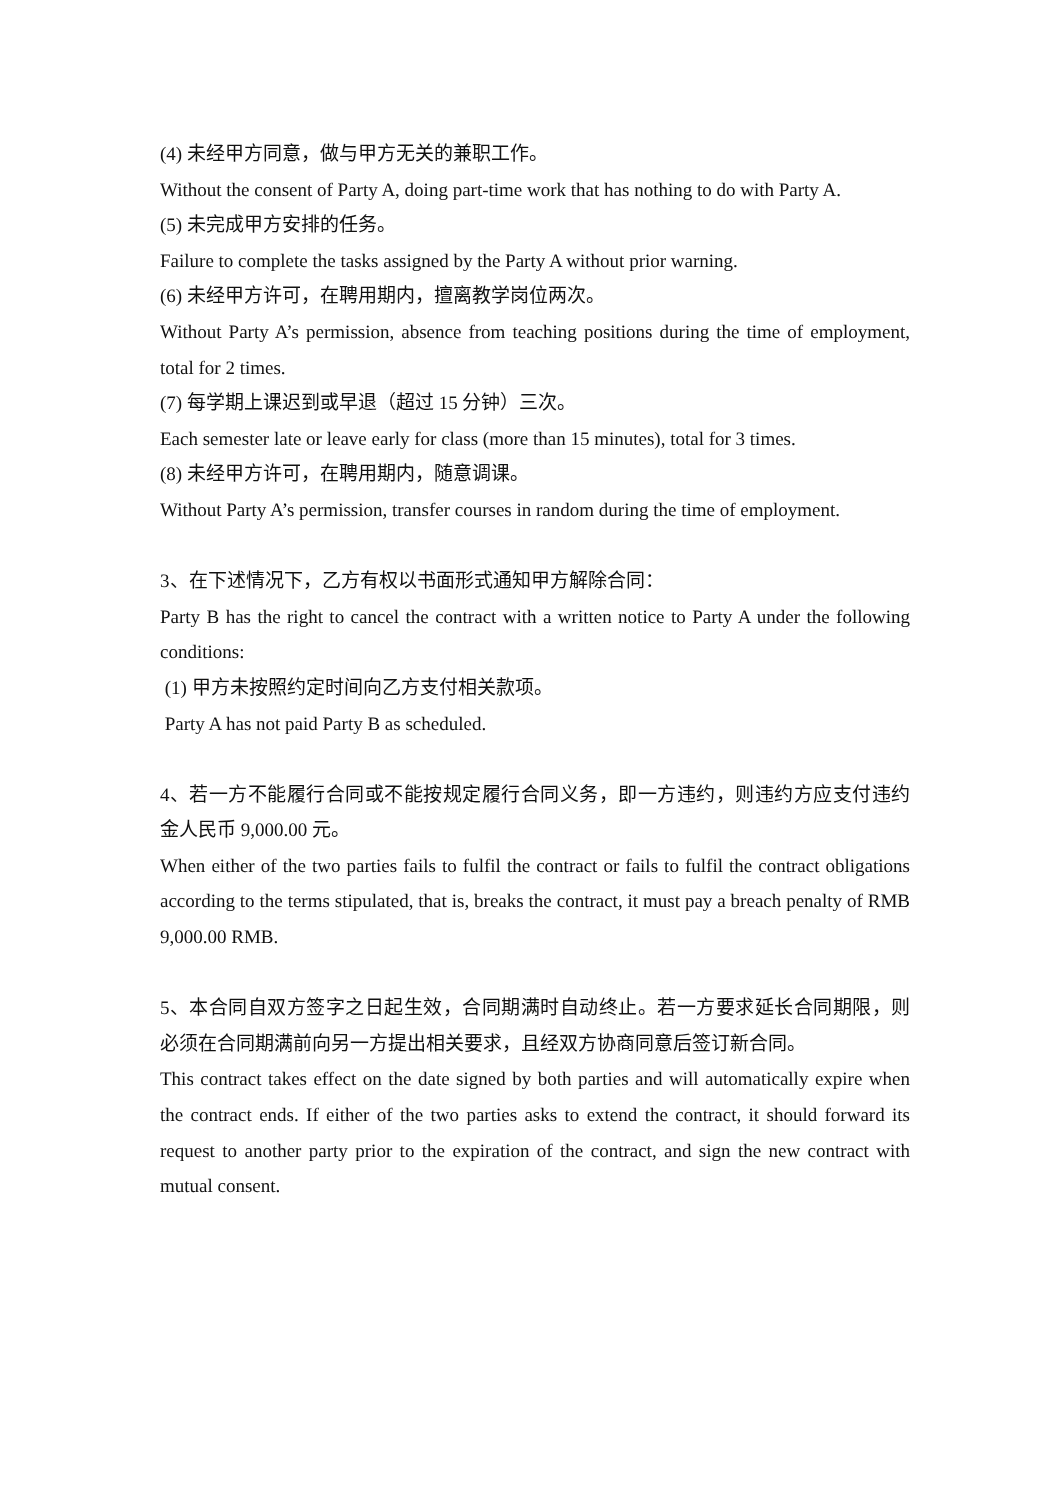(4) 未经甲方同意，做与甲方无关的兼职工作。
Without the consent of Party A, doing part-time work that has nothing to do with Party A.
(5) 未完成甲方安排的任务。
Failure to complete the tasks assigned by the Party A without prior warning.
(6) 未经甲方许可，在聘用期内，擅离教学岗位两次。
Without Party A’s permission, absence from teaching positions during the time of employment, total for 2 times.
(7) 每学期上课迟到或早退（超过 15 分钟）三次。
Each semester late or leave early for class (more than 15 minutes), total for 3 times.
(8) 未经甲方许可，在聘用期内，随意调课。
Without Party A’s permission, transfer courses in random during the time of employment.
3、在下述情况下，乙方有权以书面形式通知甲方解除合同：
Party B has the right to cancel the contract with a written notice to Party A under the following conditions:
(1) 甲方未按照约定时间向乙方支付相关款项。
Party A has not paid Party B as scheduled.
4、若一方不能履行合同或不能按规定履行合同义务，即一方违约，则违约方应支付违约金人民币 9,000.00 元。
When either of the two parties fails to fulfil the contract or fails to fulfil the contract obligations according to the terms stipulated, that is, breaks the contract, it must pay a breach penalty of RMB 9,000.00 RMB.
5、本合同自双方签字之日起生效，合同期满时自动终止。若一方要求延长合同期限，则必须在合同期满前向另一方提出相关要求，且经双方协商同意后签订新合同。
This contract takes effect on the date signed by both parties and will automatically expire when the contract ends. If either of the two parties asks to extend the contract, it should forward its request to another party prior to the expiration of the contract, and sign the new contract with mutual consent.